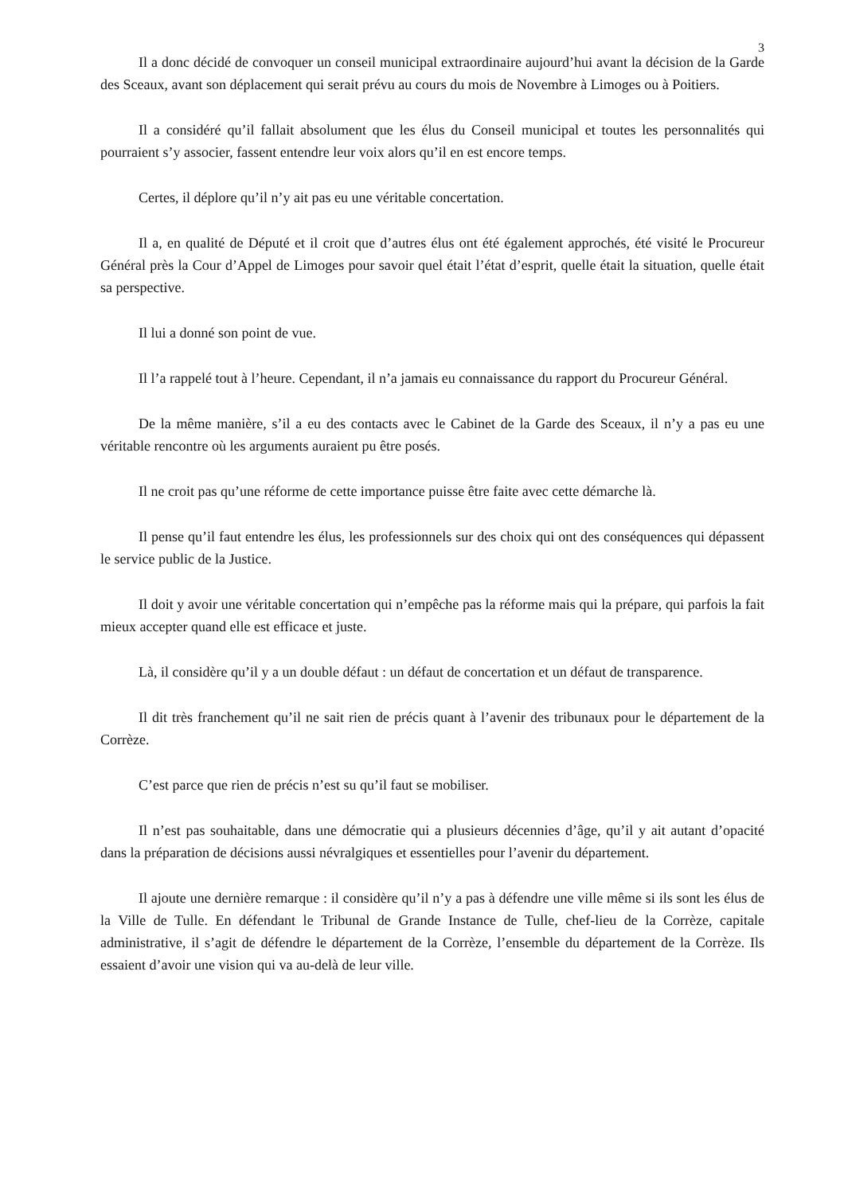3
Il a donc décidé de convoquer un conseil municipal extraordinaire aujourd’hui avant la décision de la Garde des Sceaux, avant son déplacement qui serait prévu au cours du mois de Novembre à Limoges ou à Poitiers.
Il a considéré qu’il fallait absolument que les élus du Conseil municipal et toutes les personnalités qui pourraient s’y associer, fassent entendre leur voix alors qu’il en est encore temps.
Certes, il déplore qu’il n’y ait pas eu une véritable concertation.
Il a, en qualité de Député et il croit que d’autres élus ont été également approchés, été visité le Procureur Général près la Cour d’Appel de Limoges pour savoir quel était l’état d’esprit, quelle était la situation, quelle était sa perspective.
Il lui a donné son point de vue.
Il l’a rappelé tout à l’heure. Cependant, il n’a jamais eu connaissance du rapport du Procureur Général.
De la même manière, s’il a eu des contacts avec le Cabinet de la Garde des Sceaux, il n’y a pas eu une véritable rencontre où les arguments auraient pu être posés.
Il ne croit pas qu’une réforme de cette importance puisse être faite avec cette démarche là.
Il pense qu’il faut entendre les élus, les professionnels sur des choix qui ont des conséquences qui dépassent le service public de la Justice.
Il doit y avoir une véritable concertation qui n’empêche pas la réforme mais qui la prépare, qui parfois la fait mieux accepter quand elle est efficace et juste.
Là, il considère qu’il y a un double défaut : un défaut de concertation et un défaut de transparence.
Il dit très franchement qu’il ne sait rien de précis quant à l’avenir des tribunaux pour le département de la Corrèze.
C’est parce que rien de précis n’est su qu’il faut se mobiliser.
Il n’est pas souhaitable, dans une démocratie qui a plusieurs décennies d’âge, qu’il y ait autant d’opacité dans la préparation de décisions aussi névralgiques et essentielles pour l’avenir du département.
Il ajoute une dernière remarque : il considère qu’il n’y a pas à défendre une ville même si ils sont les élus de la Ville de Tulle. En défendant le Tribunal de Grande Instance de Tulle, chef-lieu de la Corrèze, capitale administrative, il s’agit de défendre le département de la Corrèze, l’ensemble du département de la Corrèze. Ils essaient d’avoir une vision qui va au-delà de leur ville.